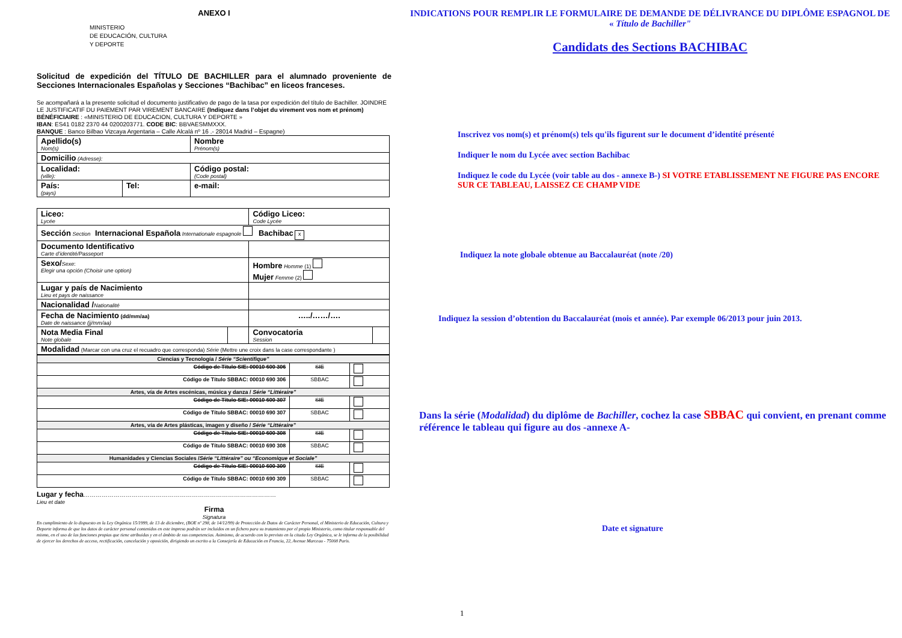ANEXO I
MINISTERIO
DE EDUCACIÓN, CULTURA
Y DEPORTE
Solicitud de expedición del TÍTULO DE BACHILLER para el alumnado proveniente de Secciones Internacionales Españolas y Secciones “Bachibac” en liceos franceses.
Se acompañará a la presente solicitud el documento justificativo de pago de la tasa por expedición del título de Bachiller. JOINDRE LE JUSTIFICATIF DU PAIEMENT PAR VIREMENT BANCAIRE (Indiquez dans l’objet du virement vos nom et prénom)
BÉNÉFICIAIRE : «MINISTERIO DE EDUCACION, CULTURA Y DEPORTE »
IBAN: ES41 0182 2370 44 0200203771. CODE BIC: BBVAESMMXXX.
BANQUE : Banco Bilbao Vizcaya Argentaria – Calle Alcalá nº 16 .- 28014 Madrid – Espagne)
| Apellido(s) Nom(s) | | Nombre Prénom(s) |
| Domicilio (Adresse): | | |
| Localidad: (ville): | | Código postal: (Code postal) |
| País: (pays) | Tel: | e-mail: |
| Liceo: Lycée | | Código Liceo: Code Lycée | |
| Sección Section Internacional Española Internationale espagnole Bachibac x | | | |
| Documento Identificativo Carte d’identité/Passeport | | | |
| Sexo/ Sexe : Elegir una opción (Choisir une option) | | Hombre Homme (1) Mujer Femme (2) | |
| Lugar y país de Nacimiento Lieu et pays de naissance | | | |
| Nacionalidad / Nationalité | | | |
| Fecha de Nacimiento (dd/mm/aa) Date de naissance (jj/mm/aa) | | …../……/…. | |
| Nota Media Final Note globale | | Convocatoria Session | |
| Modalidad (Marcar con una cruz el recuadro que corresponda) Série (Mettre une croix dans la case correspondante ) | | | |
| Ciencias y Tecnología / Série “Scientifique” | | |
| Código de Título SIE: 00010 600 306 | SIE | |
| Código de Título SBBAC: 00010 690 306 | SBBAC | |
| Artes, vía de Artes escénicas, música y danza / Série “Littéraire” | | |
| Código de Título SIE: 00010 600 307 | SIE | |
| Código de Título SBBAC: 00010 690 307 | SBBAC | |
| Artes, vía de Artes plásticas, imagen y diseño / Série “Littéraire” | | |
| Código de Título SIE: 00010 600 308 | SIE | |
| Código de Título SBBAC: 00010 690 308 | SBBAC | |
| Humanidades y Ciencias Sociales / Série “Littéraire” ou “Economique et Sociale” | | |
| Código de Título SIE: 00010 600 309 | SIE | |
| Código de Título SBBAC: 00010 690 309 | SBBAC | |
Lugar y fecha……………………………………………………………………………………
Lieu et date
Firma
Signatura
En cumplimiento de lo dispuesto en la Ley Orgánica 15/1999, de 13 de diciembre, (BOE nº 298, de 14/12/99) de Protección de Datos de Carácter Personal, el Ministerio de Educación, Cultura y Deporte informa de que los datos de carácter personal contenidos en este impreso podrán ser incluidos en un fichero para su tratamiento por el propio Ministerio, como titular responsable del mismo, en el uso de las funciones propias que tiene atribuidas y en el ámbito de sus competencias. Asimismo, de acuerdo con lo previsto en la citada Ley Orgánica, se le informa de la posibilidad de ejercer los derechos de acceso, rectificación, cancelación y oposición, dirigiendo un escrito a la Consejería de Educación en Francia, 22, Avenue Marceau - 75008 Paris.
INDICATIONS POUR REMPLIR LE FORMULAIRE DE DEMANDE DE DÉLIVRANCE DU DIPLÔME ESPAGNOL DE « Título de Bachiller"
Candidats des Sections BACHIBAC
Inscrivez vos nom(s) et prénom(s) tels qu'ils figurent sur le document d’identité présenté
Indiquer le nom du Lycée avec section Bachibac
Indiquez le code du Lycée (voir table au dos - annexe B-) SI VOTRE ETABLISSEMENT NE FIGURE PAS ENCORE SUR CE TABLEAU, LAISSEZ CE CHAMP VIDE
Indiquez la note globale obtenue au Baccalauréat (note /20)
Indiquez la session d’obtention du Baccalauréat (mois et année). Par exemple 06/2013 pour juin 2013.
Dans la série (Modalidad) du diplôme de Bachiller, cochez la case SBBAC qui convient, en prenant comme référence le tableau qui figure au dos -annexe A-
Date et signature
1